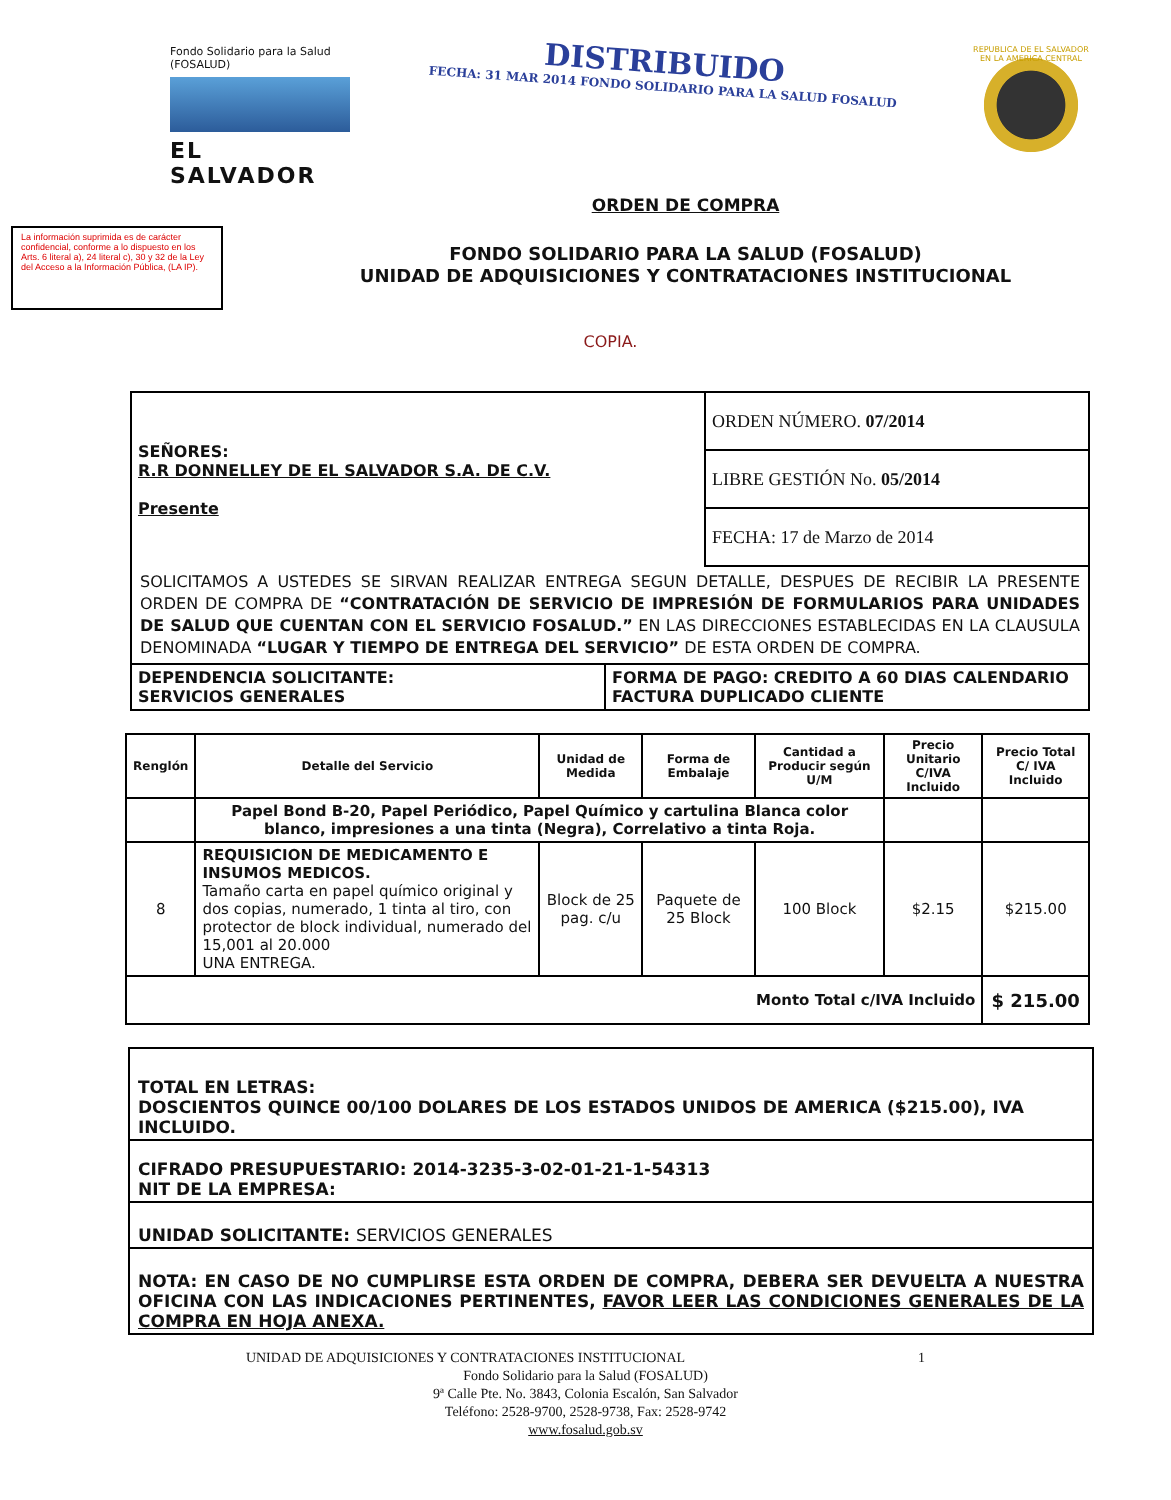Fondo Solidario para la Salud (FOSALUD)
EL SALVADOR
DISTRIBUIDO
FECHA: 31 MAR 2014 FONDO SOLIDARIO PARA LA SALUD FOSALUD
REPUBLICA DE EL SALVADOR EN LA AMERICA CENTRAL
ORDEN DE COMPRA
La información suprimida es de carácter confidencial, conforme a lo dispuesto en los Arts. 6 literal a), 24 literal c), 30 y 32 de la Ley del Acceso a la Información Pública, (LA IP).
FONDO SOLIDARIO PARA LA SALUD (FOSALUD)
UNIDAD DE ADQUISICIONES Y CONTRATACIONES INSTITUCIONAL
COPIA.
| SEÑORES: R.R DONNELLEY DE EL SALVADOR S.A. DE C.V. Presente | / ORDEN NÚMERO. 07/2014 / / LIBRE GESTIÓN No. 05/2014 / / FECHA: 17 de Marzo de 2014 / |
SOLICITAMOS A USTEDES SE SIRVAN REALIZAR ENTREGA SEGUN DETALLE, DESPUES DE RECIBIR LA PRESENTE ORDEN DE COMPRA DE “CONTRATACIÓN DE SERVICIO DE IMPRESIÓN DE FORMULARIOS PARA UNIDADES DE SALUD QUE CUENTAN CON EL SERVICIO FOSALUD.” EN LAS DIRECCIONES ESTABLECIDAS EN LA CLAUSULA DENOMINADA “LUGAR Y TIEMPO DE ENTREGA DEL SERVICIO” DE ESTA ORDEN DE COMPRA.
| DEPENDENCIA SOLICITANTE: SERVICIOS GENERALES | FORMA DE PAGO: CREDITO A 60 DIAS CALENDARIO FACTURA DUPLICADO CLIENTE |
| Renglón | Detalle del Servicio | Unidad de Medida | Forma de Embalaje | Cantidad a Producir según U/M | Precio Unitario C/IVA Incluido | Precio Total C/ IVA Incluido |
| --- | --- | --- | --- | --- | --- | --- |
| | Papel Bond B-20, Papel Periódico, Papel Químico y cartulina Blanca color blanco, impresiones a una tinta (Negra), Correlativo a tinta Roja. | | | | | |
| 8 | REQUISICION DE MEDICAMENTO E INSUMOS MEDICOS. Tamaño carta en papel químico original y dos copias, numerado, 1 tinta al tiro, con protector de block individual, numerado del 15,001 al 20.000 UNA ENTREGA. | Block de 25 pag. c/u | Paquete de 25 Block | 100 Block | $2.15 | $215.00 |
| Monto Total c/IVA Incluido | | | | | | $ 215.00 |
TOTAL EN LETRAS:
DOSCIENTOS QUINCE 00/100 DOLARES DE LOS ESTADOS UNIDOS DE AMERICA ($215.00), IVA INCLUIDO.
CIFRADO PRESUPUESTARIO: 2014-3235-3-02-01-21-1-54313
NIT DE LA EMPRESA:
UNIDAD SOLICITANTE: SERVICIOS GENERALES
NOTA: EN CASO DE NO CUMPLIRSE ESTA ORDEN DE COMPRA, DEBERA SER DEVUELTA A NUESTRA OFICINA CON LAS INDICACIONES PERTINENTES, FAVOR LEER LAS CONDICIONES GENERALES DE LA COMPRA EN HOJA ANEXA.
UNIDAD DE ADQUISICIONES Y CONTRATACIONES INSTITUCIONAL 1
Fondo Solidario para la Salud (FOSALUD)
9ª Calle Pte. No. 3843, Colonia Escalón, San Salvador
Teléfono: 2528-9700, 2528-9738, Fax: 2528-9742
www.fosalud.gob.sv